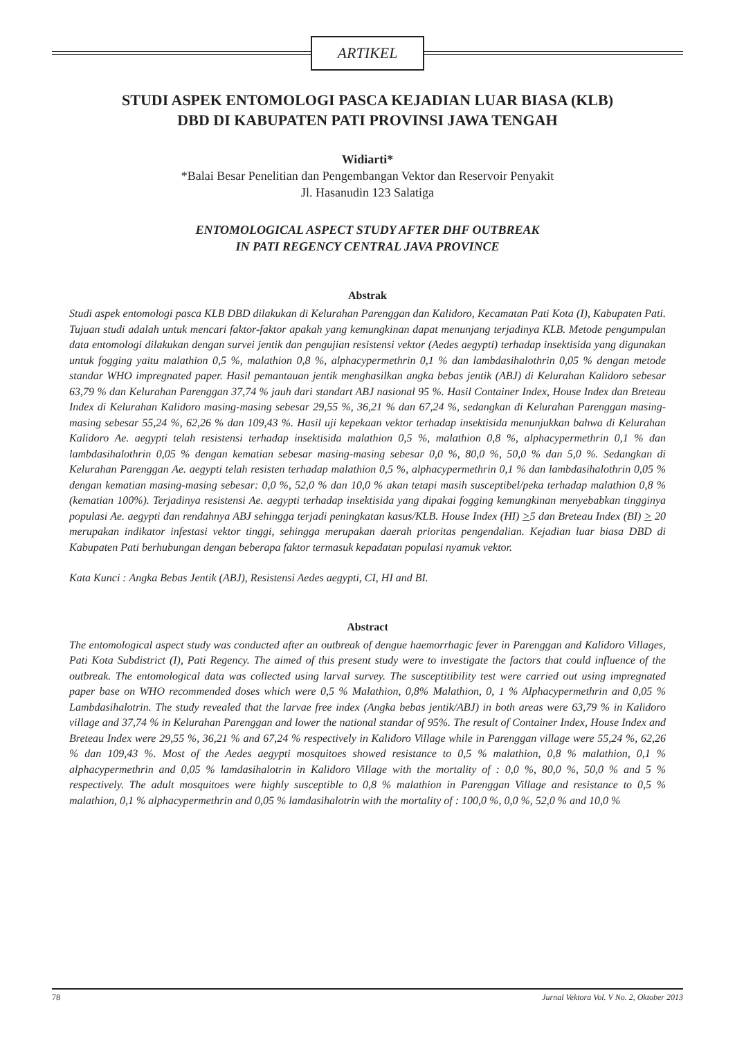ARTIKEL
STUDI ASPEK ENTOMOLOGI PASCA KEJADIAN LUAR BIASA (KLB)
DBD DI KABUPATEN PATI PROVINSI JAWA TENGAH
Widiarti*
*Balai Besar Penelitian dan Pengembangan Vektor dan Reservoir Penyakit
Jl. Hasanudin 123 Salatiga
ENTOMOLOGICAL ASPECT STUDY AFTER DHF OUTBREAK
IN PATI REGENCY CENTRAL JAVA PROVINCE
Abstrak
Studi aspek entomologi pasca KLB DBD dilakukan di Kelurahan Parenggan dan Kalidoro, Kecamatan Pati Kota (I), Kabupaten Pati. Tujuan studi adalah untuk mencari faktor-faktor apakah yang kemungkinan dapat menunjang terjadinya KLB. Metode pengumpulan data entomologi dilakukan dengan survei jentik dan pengujian resistensi vektor (Aedes aegypti) terhadap insektisida yang digunakan untuk fogging yaitu malathion 0,5 %, malathion 0,8 %, alphacypermethrin 0,1 % dan lambdasihalothrin 0,05 % dengan metode standar WHO impregnated paper. Hasil pemantauan jentik menghasilkan angka bebas jentik (ABJ) di Kelurahan Kalidoro sebesar 63,79 % dan Kelurahan Parenggan 37,74 % jauh dari standart ABJ nasional 95 %. Hasil Container Index, House Index dan Breteau Index di Kelurahan Kalidoro masing-masing sebesar 29,55 %, 36,21 % dan 67,24 %, sedangkan di Kelurahan Parenggan masing-masing sebesar 55,24 %, 62,26 % dan 109,43 %. Hasil uji kepekaan vektor terhadap insektisida menunjukkan bahwa di Kelurahan Kalidoro Ae. aegypti telah resistensi terhadap insektisida malathion 0,5 %, malathion 0,8 %, alphacypermethrin 0,1 % dan lambdasihalothrin 0,05 % dengan kematian sebesar masing-masing sebesar 0,0 %, 80,0 %, 50,0 % dan 5,0 %. Sedangkan di Kelurahan Parenggan Ae. aegypti telah resisten terhadap malathion 0,5 %, alphacypermethrin 0,1 % dan lambdasihalothrin 0,05 % dengan kematian masing-masing sebesar: 0,0 %, 52,0 % dan 10,0 % akan tetapi masih susceptibel/peka terhadap malathion 0,8 % (kematian 100%). Terjadinya resistensi Ae. aegypti terhadap insektisida yang dipakai fogging kemungkinan menyebabkan tingginya populasi Ae. aegypti dan rendahnya ABJ sehingga terjadi peningkatan kasus/KLB. House Index (HI) >5 dan Breteau Index (BI) > 20 merupakan indikator infestasi vektor tinggi, sehingga merupakan daerah prioritas pengendalian. Kejadian luar biasa DBD di Kabupaten Pati berhubungan dengan beberapa faktor termasuk kepadatan populasi nyamuk vektor.
Kata Kunci : Angka Bebas Jentik (ABJ), Resistensi Aedes aegypti, CI, HI and BI.
Abstract
The entomological aspect study was conducted after an outbreak of dengue haemorrhagic fever in Parenggan and Kalidoro Villages, Pati Kota Subdistrict (I), Pati Regency. The aimed of this present study were to investigate the factors that could influence of the outbreak. The entomological data was collected using larval survey. The susceptitibility test were carried out using impregnated paper base on WHO recommended doses which were 0,5 % Malathion, 0,8% Malathion, 0, 1 % Alphacypermethrin and 0,05 % Lambdasihalotrin. The study revealed that the larvae free index (Angka bebas jentik/ABJ) in both areas were 63,79 % in Kalidoro village and 37,74 % in Kelurahan Parenggan and lower the national standar of 95%. The result of Container Index, House Index and Breteau Index were 29,55 %, 36,21 % and 67,24 % respectively in Kalidoro Village while in Parenggan village were 55,24 %, 62,26 % dan 109,43 %. Most of the Aedes aegypti mosquitoes showed resistance to 0,5 % malathion, 0,8 % malathion, 0,1 % alphacypermethrin and 0,05 % lamdasihalotrin in Kalidoro Village with the mortality of : 0,0 %, 80,0 %, 50,0 % and 5 % respectively. The adult mosquitoes were highly susceptible to 0,8 % malathion in Parenggan Village and resistance to 0,5 % malathion, 0,1 % alphacypermethrin and 0,05 % lamdasihalotrin with the mortality of : 100,0 %, 0,0 %, 52,0 % and 10,0 %
78 Jurnal Vektora Vol. V No. 2, Oktober 2013